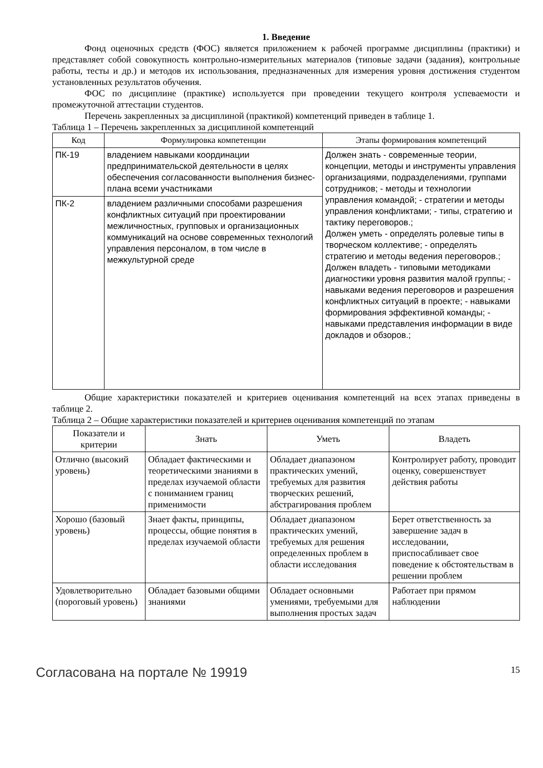1. Введение
Фонд оценочных средств (ФОС) является приложением к рабочей программе дисциплины (практики) и представляет собой совокупность контрольно-измерительных материалов (типовые задачи (задания), контрольные работы, тесты и др.) и методов их использования, предназначенных для измерения уровня достижения студентом установленных результатов обучения.
ФОС по дисциплине (практике) используется при проведении текущего контроля успеваемости и промежуточной аттестации студентов.
Перечень закрепленных за дисциплиной (практикой) компетенций приведен в таблице 1.
Таблица 1 – Перечень закрепленных за дисциплиной компетенций
| Код | Формулировка компетенции | Этапы формирования компетенций |
| --- | --- | --- |
| ПК-19 | владением навыками координации предпринимательской деятельности в целях обеспечения согласованности выполнения бизнес-плана всеми участниками | Должен знать - современные теории, концепции, методы и инструменты управления организациями, подразделениями, группами сотрудников; - методы и технологии управления командой; - стратегии и методы управления конфликтами; - типы, стратегию и тактику переговоров.; Должен уметь - определять ролевые типы в творческом коллективе; - определять стратегию и методы ведения переговоров.; Должен владеть - типовыми методиками диагностики уровня развития малой группы; - навыками ведения переговоров и разрешения конфликтных ситуаций в проекте; - навыками формирования эффективной команды; - навыками представления информации в виде докладов и обзоров.; |
| ПК-2 | владением различными способами разрешения конфликтных ситуаций при проектировании межличностных, групповых и организационных коммуникаций на основе современных технологий управления персоналом, в том числе в межкультурной среде | |
Общие характеристики показателей и критериев оценивания компетенций на всех этапах приведены в таблице 2.
Таблица 2 – Общие характеристики показателей и критериев оценивания компетенций по этапам
| Показатели и критерии | Знать | Уметь | Владеть |
| --- | --- | --- | --- |
| Отлично (высокий уровень) | Обладает фактическими и теоретическими знаниями в пределах изучаемой области с пониманием границ применимости | Обладает диапазоном практических умений, требуемых для развития творческих решений, абстрагирования проблем | Контролирует работу, проводит оценку, совершенствует действия работы |
| Хорошо (базовый уровень) | Знает факты, принципы, процессы, общие понятия в пределах изучаемой области | Обладает диапазоном практических умений, требуемых для решения определенных проблем в области исследования | Берет ответственность за завершение задач в исследовании, приспосабливает свое поведение к обстоятельствам в решении проблем |
| Удовлетворительно (пороговый уровень) | Обладает базовыми общими знаниями | Обладает основными умениями, требуемыми для выполнения простых задач | Работает при прямом наблюдении |
Согласована на портале № 19919 15